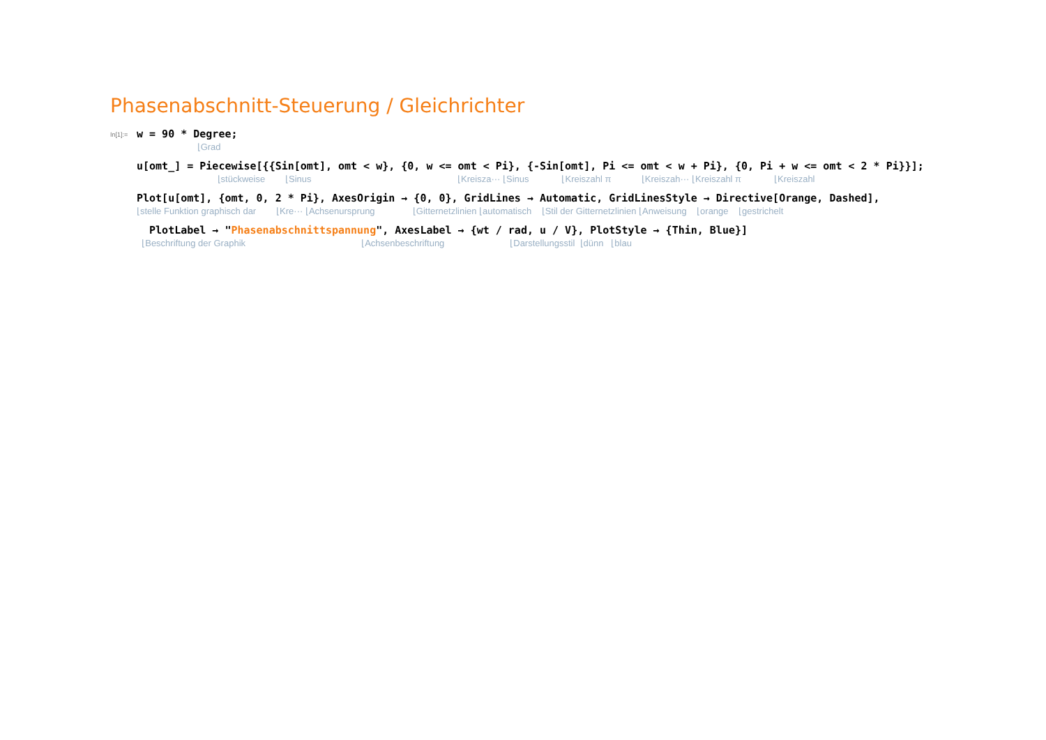Phasenabschnitt-Steuerung / Gleichrichter
In[1]:=
w = 90 * Degree;
⌊Grad
u[omt_] = Piecewise[{{Sin[omt], omt < w}, {0, w <= omt < Pi}, {-Sin[omt], Pi <= omt < w + Pi}, {0, Pi + w <= omt < 2 * Pi}}];
⌊stückweise ⌊Sinus ⌊Kreisza··· ⌊Sinus ⌊Kreiszahl π ⌊Kreiszah··· ⌊Kreiszahl π ⌊Kreiszahl
Plot[u[omt], {omt, 0, 2 * Pi}, AxesOrigin → {0, 0}, GridLines → Automatic, GridLinesStyle → Directive[Orange, Dashed],
⌊stelle Funktion graphisch dar ⌊Kre··· ⌊Achsenursprung ⌊Gitternetzlinien ⌊automatisch ⌊Stil der Gitternetzlinien ⌊Anweisung ⌊orange ⌊gestrichelt
PlotLabel → "Phasenabschnittspannung", AxesLabel → {wt / rad, u / V}, PlotStyle → {Thin, Blue}]
⌊Beschriftung der Graphik ⌊Achsenbeschriftung ⌊Darstellungsstil ⌊dünn ⌊blau